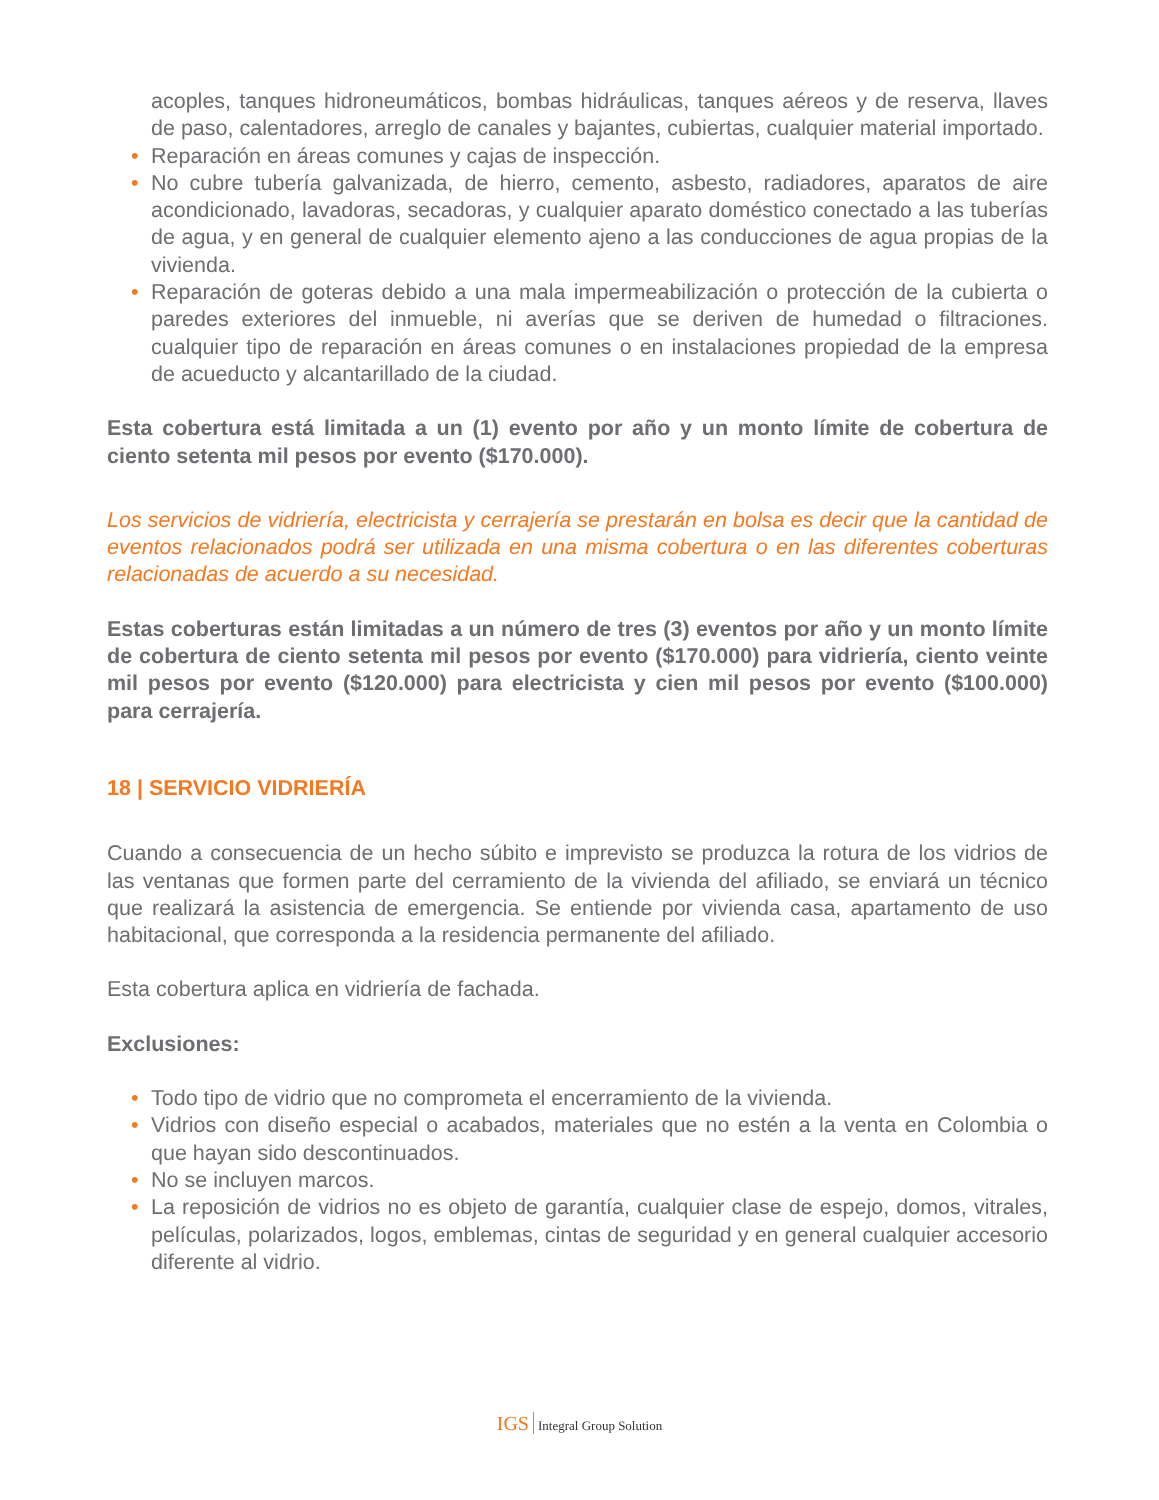acoples, tanques hidroneumáticos, bombas hidráulicas, tanques aéreos y de reserva, llaves de paso, calentadores, arreglo de canales y bajantes, cubiertas, cualquier material importado.
• Reparación en áreas comunes y cajas de inspección.
• No cubre tubería galvanizada, de hierro, cemento, asbesto, radiadores, aparatos de aire acondicionado, lavadoras, secadoras, y cualquier aparato doméstico conectado a las tuberías de agua, y en general de cualquier elemento ajeno a las conducciones de agua propias de la vivienda.
• Reparación de goteras debido a una mala impermeabilización o protección de la cubierta o paredes exteriores del inmueble, ni averías que se deriven de humedad o filtraciones. cualquier tipo de reparación en áreas comunes o en instalaciones propiedad de la empresa de acueducto y alcantarillado de la ciudad.
Esta cobertura está limitada a un (1) evento por año y un monto límite de cobertura de ciento setenta mil pesos por evento ($170.000).
Los servicios de vidriería, electricista y cerrajería se prestarán en bolsa es decir que la cantidad de eventos relacionados podrá ser utilizada en una misma cobertura o en las diferentes coberturas relacionadas de acuerdo a su necesidad.
Estas coberturas están limitadas a un número de tres (3) eventos por año y un monto límite de cobertura de ciento setenta mil pesos por evento ($170.000) para vidriería, ciento veinte mil pesos por evento ($120.000) para electricista y cien mil pesos por evento ($100.000) para cerrajería.
18 | SERVICIO VIDRIERÍA
Cuando a consecuencia de un hecho súbito e imprevisto se produzca la rotura de los vidrios de las ventanas que formen parte del cerramiento de la vivienda del afiliado, se enviará un técnico que realizará la asistencia de emergencia. Se entiende por vivienda casa, apartamento de uso habitacional, que corresponda a la residencia permanente del afiliado.
Esta cobertura aplica en vidriería de fachada.
Exclusiones:
• Todo tipo de vidrio que no comprometa el encerramiento de la vivienda.
• Vidrios con diseño especial o acabados, materiales que no estén a la venta en Colombia o que hayan sido descontinuados.
• No se incluyen marcos.
• La reposición de vidrios no es objeto de garantía, cualquier clase de espejo, domos, vitrales, películas, polarizados, logos, emblemas, cintas de seguridad y en general cualquier accesorio diferente al vidrio.
IGS Integral Group Solution